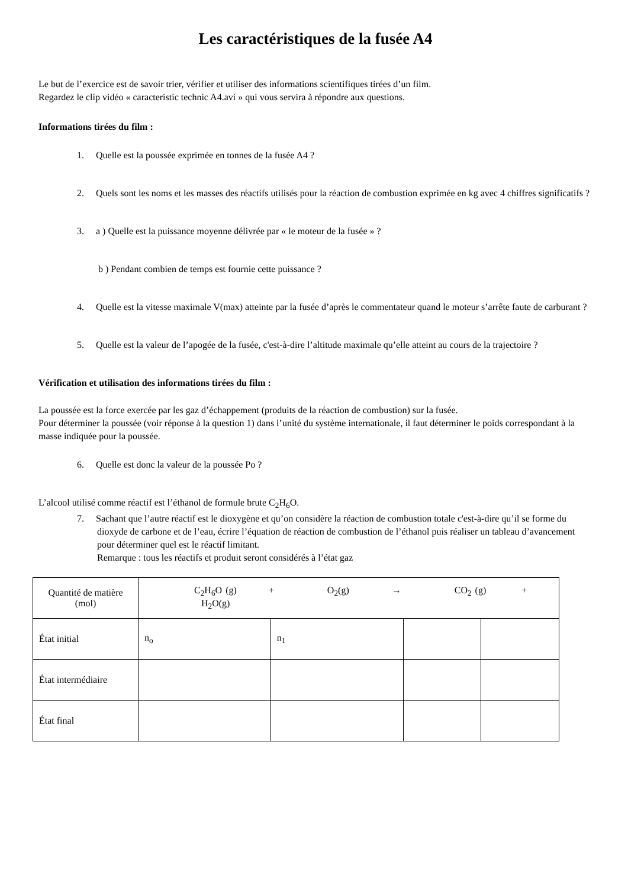Les caractéristiques de la fusée A4
Le but de l’exercice est de savoir trier, vérifier et utiliser des informations scientifiques tirées d’un film.
Regardez le clip vidéo « caracteristic technic A4.avi » qui vous servira à répondre aux questions.
Informations tirées du film :
1. Quelle est la poussée exprimée en tonnes de la fusée A4 ?
2. Quels sont les noms et les masses des réactifs utilisés pour la réaction de combustion exprimée en kg avec 4 chiffres significatifs ?
3. a ) Quelle est la puissance moyenne délivrée par « le moteur de la fusée » ?
b ) Pendant combien de temps est fournie cette puissance ?
4. Quelle est la vitesse maximale V(max) atteinte par la fusée d’après le commentateur quand le moteur s’arrête faute de carburant ?
5. Quelle est la valeur de l’apogée de la fusée, c'est-à-dire l’altitude maximale qu’elle atteint au cours de la trajectoire ?
Vérification et utilisation des informations tirées du film :
La poussée est la force exercée par les gaz d’échappement (produits de la réaction de combustion) sur la fusée.
Pour déterminer la poussée (voir réponse à la question 1) dans l’unité du système internationale, il faut déterminer le poids correspondant à la masse indiquée pour la poussée.
6. Quelle est donc la valeur de la poussée Po ?
L’alcool utilisé comme réactif est l’éthanol de formule brute C<sub>2</sub>H<sub>6</sub>O.
7. Sachant que l’autre réactif est le dioxygène et qu’on considère la réaction de combustion totale c'est-à-dire qu’il se forme du dioxyde de carbone et de l’eau, écrire l’équation de réaction de combustion de l’éthanol puis réaliser un tableau d’avancement pour déterminer quel est le réactif limitant.
Remarque : tous les réactifs et produit seront considérés à l’état gaz
| Quantité de matière (mol) | C<sub>2</sub>H<sub>6</sub>O (g) + O<sub>2</sub>(g) → CO<sub>2</sub> (g) + H<sub>2</sub>O(g) | | | |
| État initial | n<sub>o</sub> | n<sub>1</sub> | | |
| État intermédiaire | | | | |
| État final | | | | |